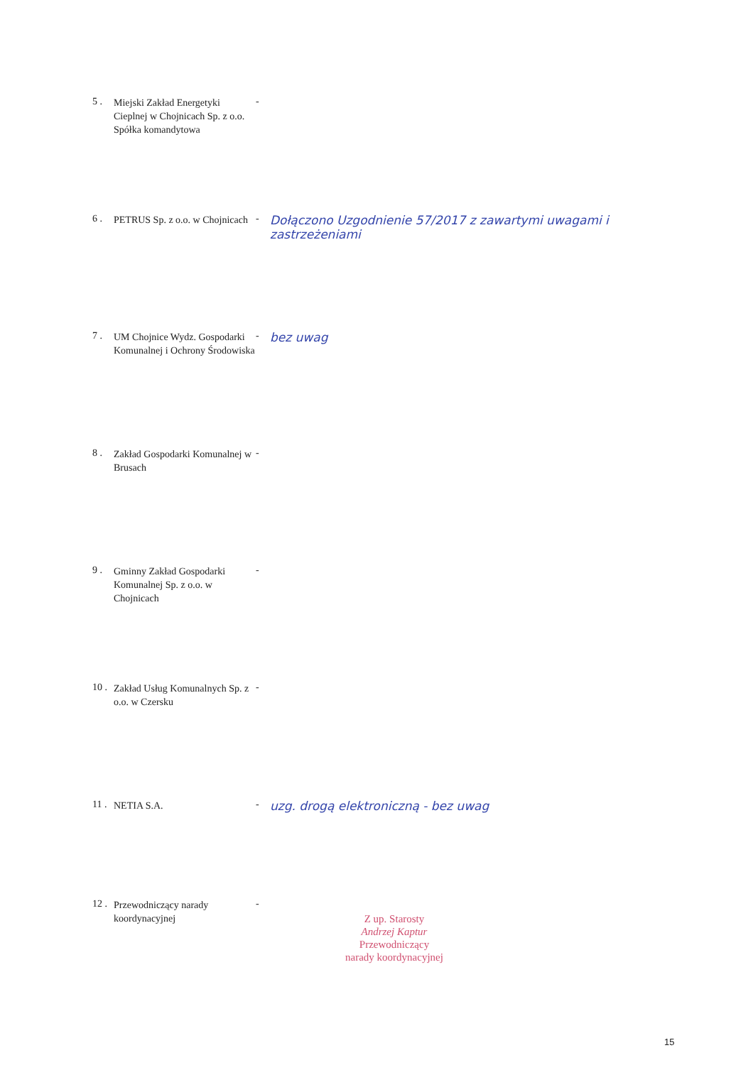| 5 . | Miejski Zakład Energetyki Cieplnej w Chojnicach Sp. z o.o. Spółka komandytowa | - | |
| 6 . | PETRUS Sp. z o.o. w Chojnicach | - | Dołączono Uzgodnienie 57/2017 z zawartymi uwagami i zastrzeżeniami |
| 7 . | UM Chojnice Wydz. Gospodarki Komunalnej i Ochrony Środowiska | - | bez uwag |
| 8 . | Zakład Gospodarki Komunalnej w Brusach | - | |
| 9 . | Gminny Zakład Gospodarki Komunalnej Sp. z o.o. w Chojnicach | - | |
| 10 . | Zakład Usług Komunalnych Sp. z o.o. w Czersku | - | |
| 11 . | NETIA S.A. | - | uzg. drogą elektroniczną - bez uwag |
| 12 . | Przewodniczący narady koordynacyjnej | - | Z up. Starosty Andrzej Kaptur Przewodniczący narady koordynacyjnej |
15